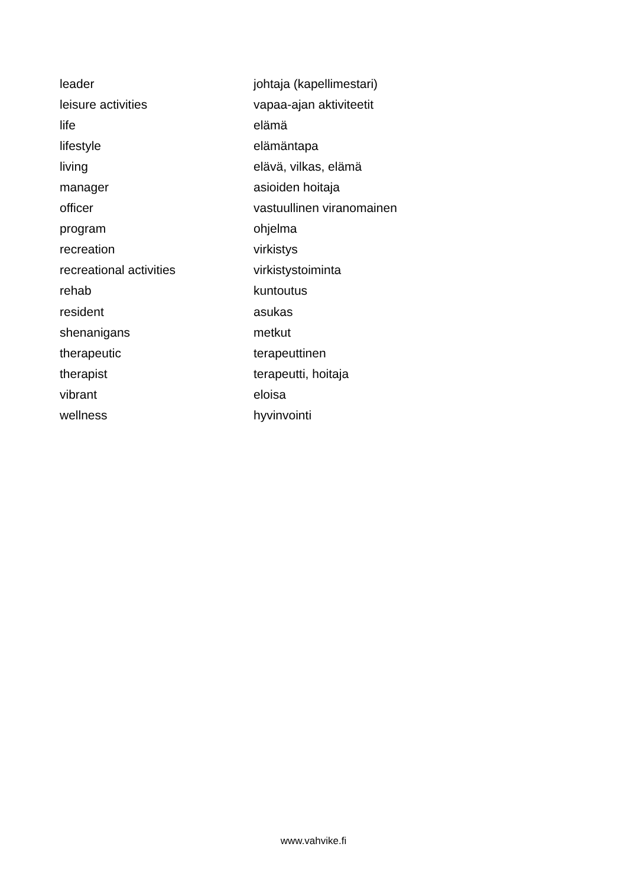| leader | johtaja (kapellimestari) |
| leisure activities | vapaa-ajan aktiviteetit |
| life | elämä |
| lifestyle | elämäntapa |
| living | elävä, vilkas, elämä |
| manager | asioiden hoitaja |
| officer | vastuullinen viranomainen |
| program | ohjelma |
| recreation | virkistys |
| recreational activities | virkistystoiminta |
| rehab | kuntoutus |
| resident | asukas |
| shenanigans | metkut |
| therapeutic | terapeuttinen |
| therapist | terapeutti, hoitaja |
| vibrant | eloisa |
| wellness | hyvinvointi |
www.vahvike.fi